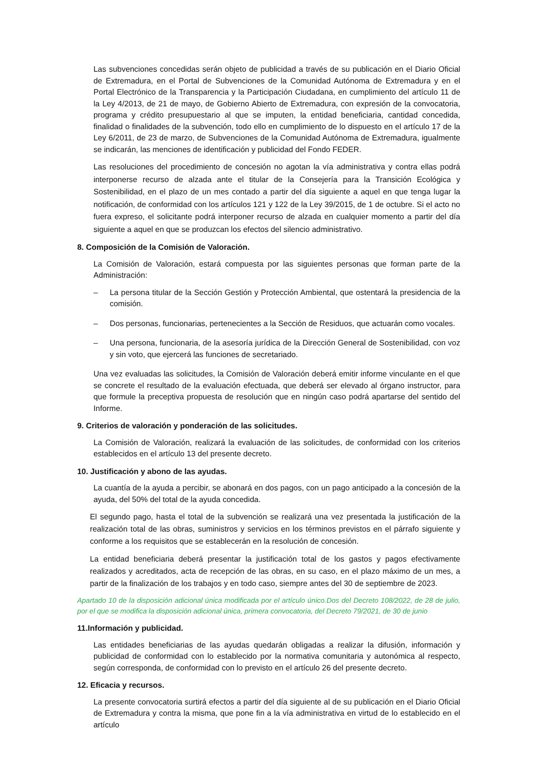Las subvenciones concedidas serán objeto de publicidad a través de su publicación en el Diario Oficial de Extremadura, en el Portal de Subvenciones de la Comunidad Autónoma de Extremadura y en el Portal Electrónico de la Transparencia y la Participación Ciudadana, en cumplimiento del artículo 11 de la Ley 4/2013, de 21 de mayo, de Gobierno Abierto de Extremadura, con expresión de la convocatoria, programa y crédito presupuestario al que se imputen, la entidad beneficiaria, cantidad concedida, finalidad o finalidades de la subvención, todo ello en cumplimiento de lo dispuesto en el artículo 17 de la Ley 6/2011, de 23 de marzo, de Subvenciones de la Comunidad Autónoma de Extremadura, igualmente se indicarán, las menciones de identificación y publicidad del Fondo FEDER.
Las resoluciones del procedimiento de concesión no agotan la vía administrativa y contra ellas podrá interponerse recurso de alzada ante el titular de la Consejería para la Transición Ecológica y Sostenibilidad, en el plazo de un mes contado a partir del día siguiente a aquel en que tenga lugar la notificación, de conformidad con los artículos 121 y 122 de la Ley 39/2015, de 1 de octubre. Si el acto no fuera expreso, el solicitante podrá interponer recurso de alzada en cualquier momento a partir del día siguiente a aquel en que se produzcan los efectos del silencio administrativo.
8. Composición de la Comisión de Valoración.
La Comisión de Valoración, estará compuesta por las siguientes personas que forman parte de la Administración:
– La persona titular de la Sección Gestión y Protección Ambiental, que ostentará la presidencia de la comisión.
– Dos personas, funcionarias, pertenecientes a la Sección de Residuos, que actuarán como vocales.
– Una persona, funcionaria, de la asesoría jurídica de la Dirección General de Sostenibilidad, con voz y sin voto, que ejercerá las funciones de secretariado.
Una vez evaluadas las solicitudes, la Comisión de Valoración deberá emitir informe vinculante en el que se concrete el resultado de la evaluación efectuada, que deberá ser elevado al órgano instructor, para que formule la preceptiva propuesta de resolución que en ningún caso podrá apartarse del sentido del Informe.
9. Criterios de valoración y ponderación de las solicitudes.
La Comisión de Valoración, realizará la evaluación de las solicitudes, de conformidad con los criterios establecidos en el artículo 13 del presente decreto.
10. Justificación y abono de las ayudas.
La cuantía de la ayuda a percibir, se abonará en dos pagos, con un pago anticipado a la concesión de la ayuda, del 50% del total de la ayuda concedida.
El segundo pago, hasta el total de la subvención se realizará una vez presentada la justificación de la realización total de las obras, suministros y servicios en los términos previstos en el párrafo siguiente y conforme a los requisitos que se establecerán en la resolución de concesión.
La entidad beneficiaria deberá presentar la justificación total de los gastos y pagos efectivamente realizados y acreditados, acta de recepción de las obras, en su caso, en el plazo máximo de un mes, a partir de la finalización de los trabajos y en todo caso, siempre antes del 30 de septiembre de 2023.
Apartado 10 de la disposición adicional única modificada por el artículo único.Dos del Decreto 108/2022, de 28 de julio, por el que se modifica la disposición adicional única, primera convocatoria, del Decreto 79/2021, de 30 de junio
11.Información y publicidad.
Las entidades beneficiarias de las ayudas quedarán obligadas a realizar la difusión, información y publicidad de conformidad con lo establecido por la normativa comunitaria y autonómica al respecto, según corresponda, de conformidad con lo previsto en el artículo 26 del presente decreto.
12. Eficacia y recursos.
La presente convocatoria surtirá efectos a partir del día siguiente al de su publicación en el Diario Oficial de Extremadura y contra la misma, que pone fin a la vía administrativa en virtud de lo establecido en el artículo